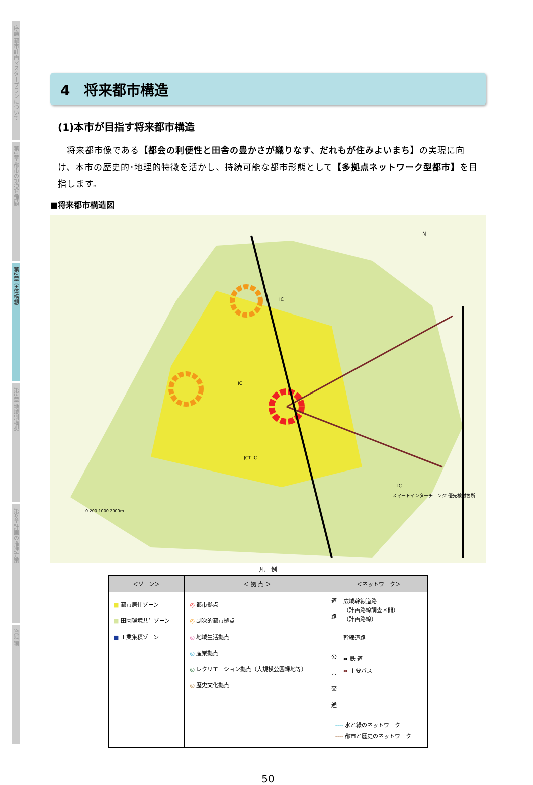序論 都市計画マスタープランについて
第1章 都市の現況と課題
第2章 全体構想
第3章 地域別構想
第4章 計画の推進方策
資料編
4　将来都市構造
(1)本市が目指す将来都市構造
　将来都市像である【都会の利便性と田舎の豊かさが織りなす、だれもが住みよいまち】の実現に向け、本市の歴史的･地理的特徴を活かし、持続可能な都市形態として【多拠点ネットワーク型都市】を目指します。
■将来都市構造図
N
0 200 1000 2000m
スマートインターチェンジ 優先検討箇所
IC
IC
JCT IC
IC
凡　例
| ＜ゾーン＞ | ＜ 拠 点 ＞ | ＜ネットワーク＞ | |
| --- | --- | --- | --- |
| ■ 都市居住ゾーン ■ 田園環境共生ゾーン ■ 工業集積ゾーン | ◎ 都市拠点 ◎ 副次的都市拠点 ◎ 地域生活拠点 ◎ 産業拠点 ◎ レクリエーション拠点（大規模公園緑地等） ◎ 歴史文化拠点 | 道路 | 広域幹線道路 （計画路線調査区間） （計画路線） 幹線道路 |
| | | 公共交通 | ⇔ 鉄 道 ⇔ 主要バス |
| | | ---- 水と緑のネットワーク ---- 都市と歴史のネットワーク | |
50